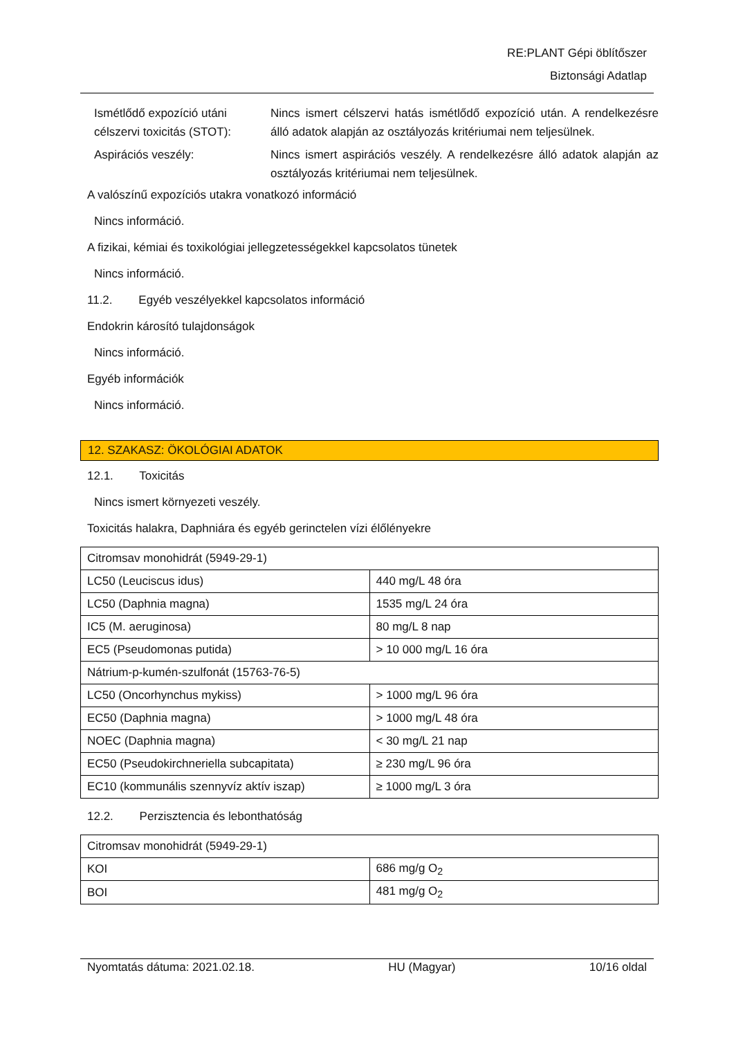RE:PLANT Gépi öblítőszer
Biztonsági Adatlap
Ismétlődő expozíció utáni célszervi toxicitás (STOT):
Nincs ismert célszervi hatás ismétlődő expozíció után. A rendelkezésre álló adatok alapján az osztályozás kritériumai nem teljesülnek.
Aspirációs veszély: Nincs ismert aspirációs veszély. A rendelkezésre álló adatok alapján az osztályozás kritériumai nem teljesülnek.
A valószínű expozíciós utakra vonatkozó információ
Nincs információ.
A fizikai, kémiai és toxikológiai jellegzetességekkel kapcsolatos tünetek
Nincs információ.
11.2. Egyéb veszélyekkel kapcsolatos információ
Endokrin károsító tulajdonságok
Nincs információ.
Egyéb információk
Nincs információ.
12. SZAKASZ: ÖKOLÓGIAI ADATOK
12.1. Toxicitás
Nincs ismert környezeti veszély.
Toxicitás halakra, Daphniára és egyéb gerinctelen vízi élőlényekre
| Citromsav monohidrát (5949-29-1) | |
| LC50 (Leuciscus idus) | 440 mg/L 48 óra |
| LC50 (Daphnia magna) | 1535 mg/L 24 óra |
| IC5 (M. aeruginosa) | 80 mg/L 8 nap |
| EC5 (Pseudomonas putida) | > 10 000 mg/L 16 óra |
| Nátrium-p-kumén-szulfonát (15763-76-5) | |
| LC50 (Oncorhynchus mykiss) | > 1000 mg/L 96 óra |
| EC50 (Daphnia magna) | > 1000 mg/L 48 óra |
| NOEC (Daphnia magna) | < 30 mg/L 21 nap |
| EC50 (Pseudokirchneriella subcapitata) | ≥ 230 mg/L 96 óra |
| EC10 (kommunális szennyvíz aktív iszap) | ≥ 1000 mg/L 3 óra |
12.2. Perzisztencia és lebonthatóság
| Citromsav monohidrát (5949-29-1) | |
| KOI | 686 mg/g O<sub>2</sub> |
| BOI | 481 mg/g O<sub>2</sub> |
Nyomtatás dátuma: 2021.02.18. HU (Magyar) 10/16 oldal